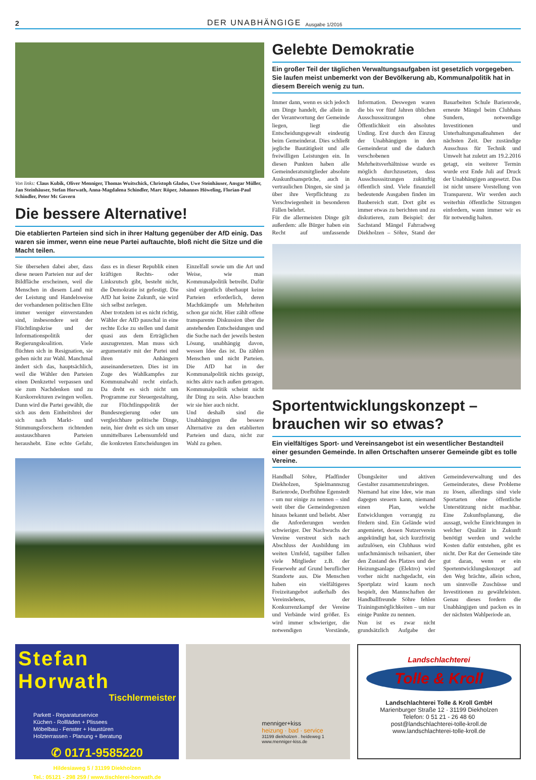2 DER UNABHÄNGIGE Ausgabe 1/2016
Von links: Claus Kubik, Oliver Menniger, Thomas Wuitschick, Christoph Glados, Uwe Steinhäuser, Ansgar Müller, Jan Steinhäuser, Stefan Horwath, Anna-Magdalena Schindler, Marc Röper, Johannes Höweling, Florian-Paul Schindler, Peter Mc Govern
Die bessere Alternative!
Die etablierten Parteien sind sich in ihrer Haltung gegenüber der AfD einig. Das waren sie immer, wenn eine neue Partei auftauchte, bloß nicht die Sitze und die Macht teilen.
Sie übersehen dabei aber, dass diese neuen Parteien nur auf der Bildfläche erscheinen, weil die Menschen in diesem Land mit der Leistung und Handelsweise der vorhandenen politischen Elite immer weniger einverstanden sind, insbesondere seit der Flüchtlingskrise und der Informationspolitik der Regierungskoalition. Viele flüchten sich in Resignation, sie gehen nicht zur Wahl. Manchmal ändert sich das, hauptsächlich, weil die Wähler den Parteien einen Denkzettel verpassen und sie zum Nachdenken und zu Kurskorrekturen zwingen wollen. Dann wird die Partei gewählt, die sich aus dem Einheitsbrei der sich nach Markt- und Stimmungsforschern richtenden austauschbaren Parteien heraushebt. Eine echte Gefahr, dass es in dieser Republik einen kräftigen Rechts- oder Linksrutsch gibt, besteht nicht, die Demokratie ist gefestigt. Die AfD hat keine Zukunft, sie wird sich selbst zerlegen.
Aber trotzdem ist es nicht richtig, Wähler der AfD pauschal in eine rechte Ecke zu stellen und damit quasi aus dem Erträglichen auszugrenzen. Man muss sich argumentativ mit der Partei und ihren Anhängern auseinandersetzen. Dies ist im Zuge des Wahlkampfes zur Kommunalwahl recht einfach. Da dreht es sich nicht um Programme zur Steuergestaltung, zur Flüchtlingspolitik der Bundesregierung oder um vergleichbare politische Dinge, nein, hier dreht es sich um unser unmittelbares Lebensumfeld und die konkreten Entscheidungen im Einzelfall sowie um die Art und Weise, wie man Kommunalpolitik betreibt. Dafür sind eigentlich überhaupt keine Parteien erforderlich, deren Machtkämpfe um Mehrheiten schon gar nicht. Hier zählt offene transparente Diskussion über die anstehenden Entscheidungen und die Suche nach der jeweils besten Lösung, unabhängig davon, wessen Idee das ist. Da zählen Menschen und nicht Parteien. Die AfD hat in der Kommunalpolitik nichts gezeigt, nichts aktiv nach außen getragen. Kommunalpolitik scheint nicht ihr Ding zu sein. Also brauchen wir sie hier auch nicht.
Und deshalb sind die Unabhängigen die bessere Alternative zu den etablierten Parteien und dazu, nicht zur Wahl zu gehen.
Gelebte Demokratie
Ein großer Teil der täglichen Verwaltungsaufgaben ist gesetzlich vorgegeben. Sie laufen meist unbemerkt von der Bevölkerung ab, Kommunalpolitik hat in diesem Bereich wenig zu tun.
Immer dann, wenn es sich jedoch um Dinge handelt, die allein in der Verantwortung der Gemeinde liegen, liegt die Entscheidungsgewalt eindeutig beim Gemeinderat. Dies schließt jegliche Bautätigkeit und alle freiwilligen Leistungen ein. In diesen Punkten haben alle Gemeinderatsmitglieder absolute Auskunftsansprüche, auch in vertraulichen Dingen, sie sind ja über ihre Verpflichtung zu Verschwiegenheit in besonderen Fällen belehrt.
Für die allermeisten Dinge gilt außerdem: alle Bürger haben ein Recht auf umfassende Information. Deswegen waren die bis vor fünf Jahren üblichen Ausschusssitzungen ohne Öffentlichkeit ein absolutes Unding. Erst durch den Einzug der Unabhängigen in den Gemeinderat und die dadurch verschobenen Mehrheitsverhältnisse wurde es möglich durchzusetzen, dass Ausschusssitzungen zukünftig öffentlich sind. Viele finanziell bedeutende Ausgaben finden im Baubereich statt. Dort gibt es immer etwas zu berichten und zu diskutieren, zum Beispiel: der Sachstand Mängel Fahrradweg Diekholzen – Söhre, Stand der Bauarbeiten Schule Barienrode, erneute Mängel beim Clubhaus Sundern, notwendige Investitionen und Unterhaltungsmaßnahmen der nächsten Zeit. Der zuständige Ausschuss für Technik und Umwelt hat zuletzt am 19.2.2016 getagt, ein weiterer Termin wurde erst Ende Juli auf Druck der Unabhängigen angesetzt. Das ist nicht unsere Vorstellung von Transparenz. Wir werden auch weiterhin öffentliche Sitzungen einfordern, wann immer wir es für notwendig halten.
Sportentwicklungskonzept – brauchen wir so etwas?
Ein vielfältiges Sport- und Vereinsangebot ist ein wesentlicher Bestandteil einer gesunden Gemeinde. In allen Ortschaften unserer Gemeinde gibt es tolle Vereine.
Handball Söhre, Pfadfinder Diekholzen, Spielmannszug Barienrode, Dorfbühne Egenstedt - um nur einige zu nennen – sind weit über die Gemeindegrenzen hinaus bekannt und beliebt. Aber die Anforderungen werden schwieriger. Der Nachwuchs der Vereine verstreut sich nach Abschluss der Ausbildung im weiten Umfeld, tagsüber fallen viele Mitglieder z.B. der Feuerwehr auf Grund beruflicher Standorte aus. Die Menschen haben ein vielfältigeres Freizeitangebot außerhalb des Vereinslebens, der Konkurrenzkampf der Vereine und Verbände wird größer. Es wird immer schwieriger, die notwendigen Vorstände, Übungsleiter und aktiven Gestalter zusammenzubringen.
Niemand hat eine Idee, wie man dagegen steuern kann, niemand einen Plan, welche Entwicklungen vorrangig zu fördern sind. Ein Gelände wird angemietet, dessen Nutzerverein angekündigt hat, sich kurzfristig aufzulösen, ein Clubhaus wird unfachmännisch teilsaniert, über den Zustand des Platzes und der Heizungsanlage (Elektro) wird vorher nicht nachgedacht, ein Sportplatz wird kaum noch bespielt, den Mannschaften der Handballfreunde Söhre fehlen Trainingsmöglichkeiten – um nur einige Punkte zu nennen.
Nun ist es zwar nicht grundsätzlich Aufgabe der Gemeindeverwaltung und des Gemeinderates, diese Probleme zu lösen, allerdings sind viele Sportarten ohne öffentliche Unterstützung nicht machbar. Eine Zukunftsplanung, die aussagt, welche Einrichtungen in welcher Qualität in Zukunft benötigt werden und welche Kosten dafür entstehen, gibt es nicht. Der Rat der Gemeinde täte gut daran, wenn er ein Sportentwicklungskonzept auf den Weg brächte, allein schon, um sinnvolle Zuschüsse und Investitionen zu gewährleisten. Genau dieses fordern die Unabhängigen und packen es in der nächsten Wahlperiode an.
Stefan Horwath
Tischlermeister
Parkett - Reparaturservice
Küchen - Rollläden + Plissees
Möbelbau - Fenster + Haustüren
Holzterrassen - Planung + Beratung
✆ 0171-9585220
Hildesiaweg 5 / 31199 Diekholzen
Tel.: 05121 - 298 259 / www.tischlerei-horwath.de
menniger+kiss
heizung · bad · service
31199 diekholzen . heideweg 1
www.menniger-kiss.de
Landschlachterei
Tolle & Kroll
Landschlachterei Tolle & Kroll GmbH
Marienburger Straße 12 · 31199 Diekholzen
Telefon: 0 51 21 - 26 48 60
post@landschlachterei-tolle-kroll.de
www.landschlachterei-tolle-kroll.de